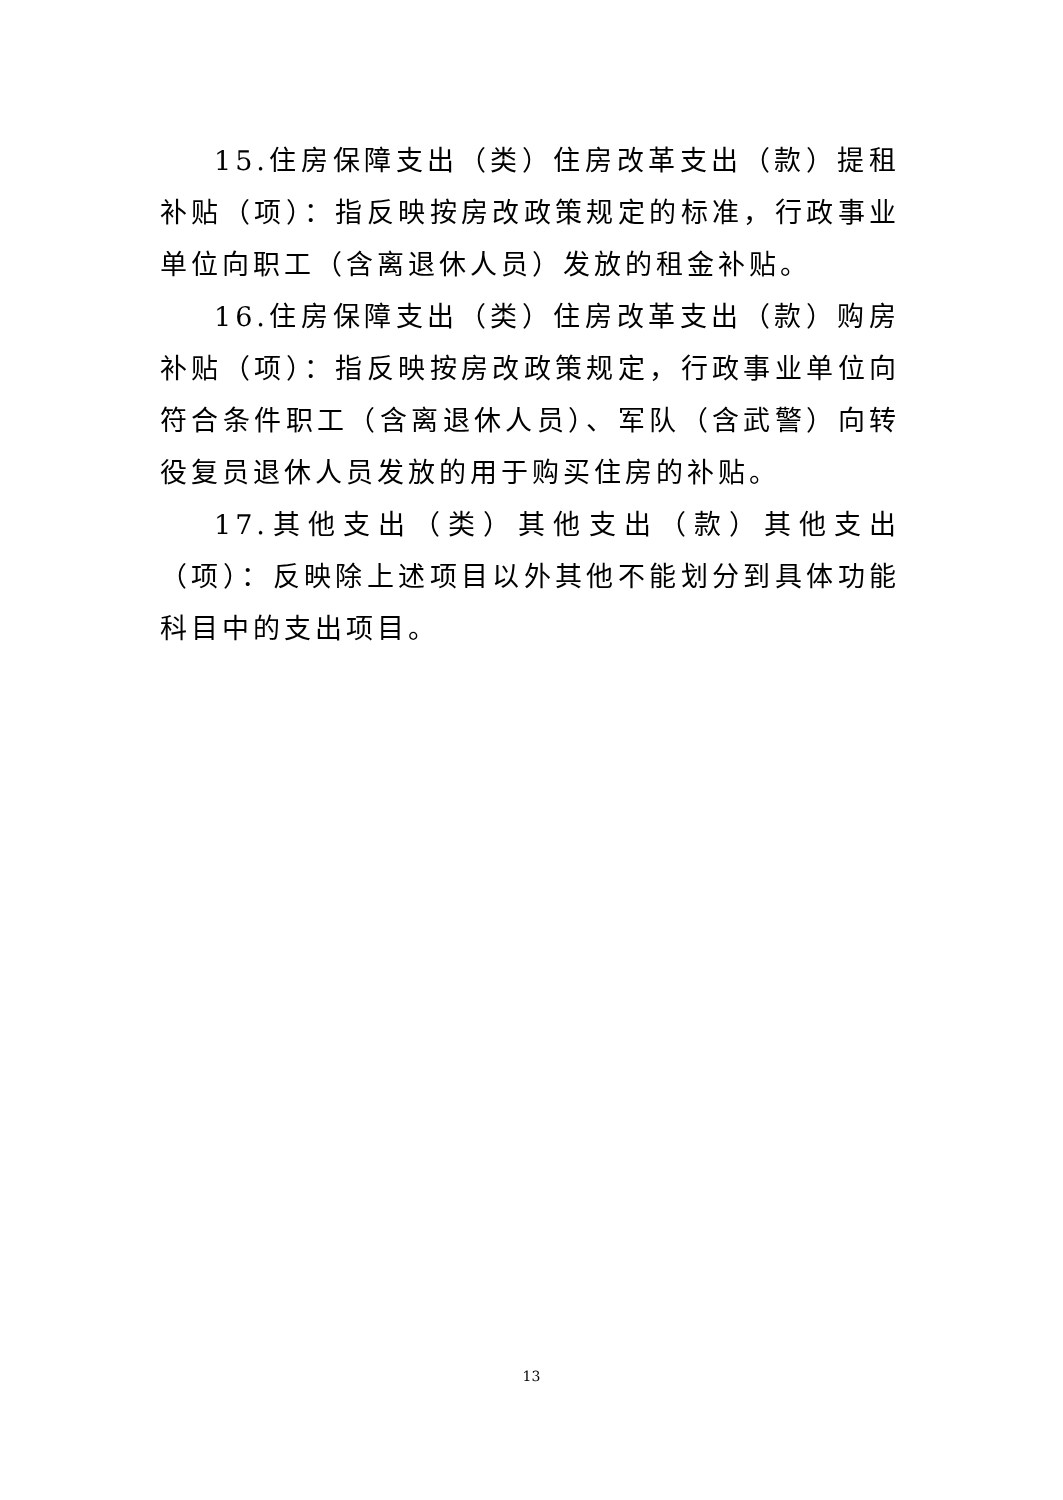15.住房保障支出（类）住房改革支出（款）提租补贴（项）：指反映按房改政策规定的标准，行政事业单位向职工（含离退休人员）发放的租金补贴。
16.住房保障支出（类）住房改革支出（款）购房补贴（项）：指反映按房改政策规定，行政事业单位向符合条件职工（含离退休人员）、军队（含武警）向转役复员退休人员发放的用于购买住房的补贴。
17.其他支出（类）其他支出（款）其他支出（项）：反映除上述项目以外其他不能划分到具体功能科目中的支出项目。
13